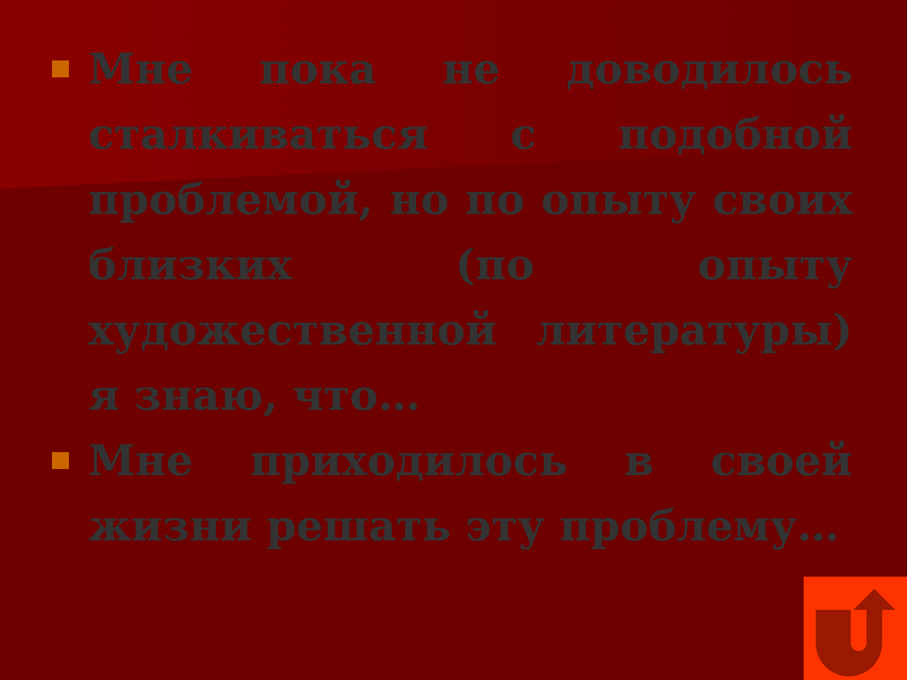Мне пока не доводилось сталкиваться с подобной проблемой, но по опыту своих близких (по опыту художественной литературы) я знаю, что…
Мне приходилось в своей жизни решать эту проблему…